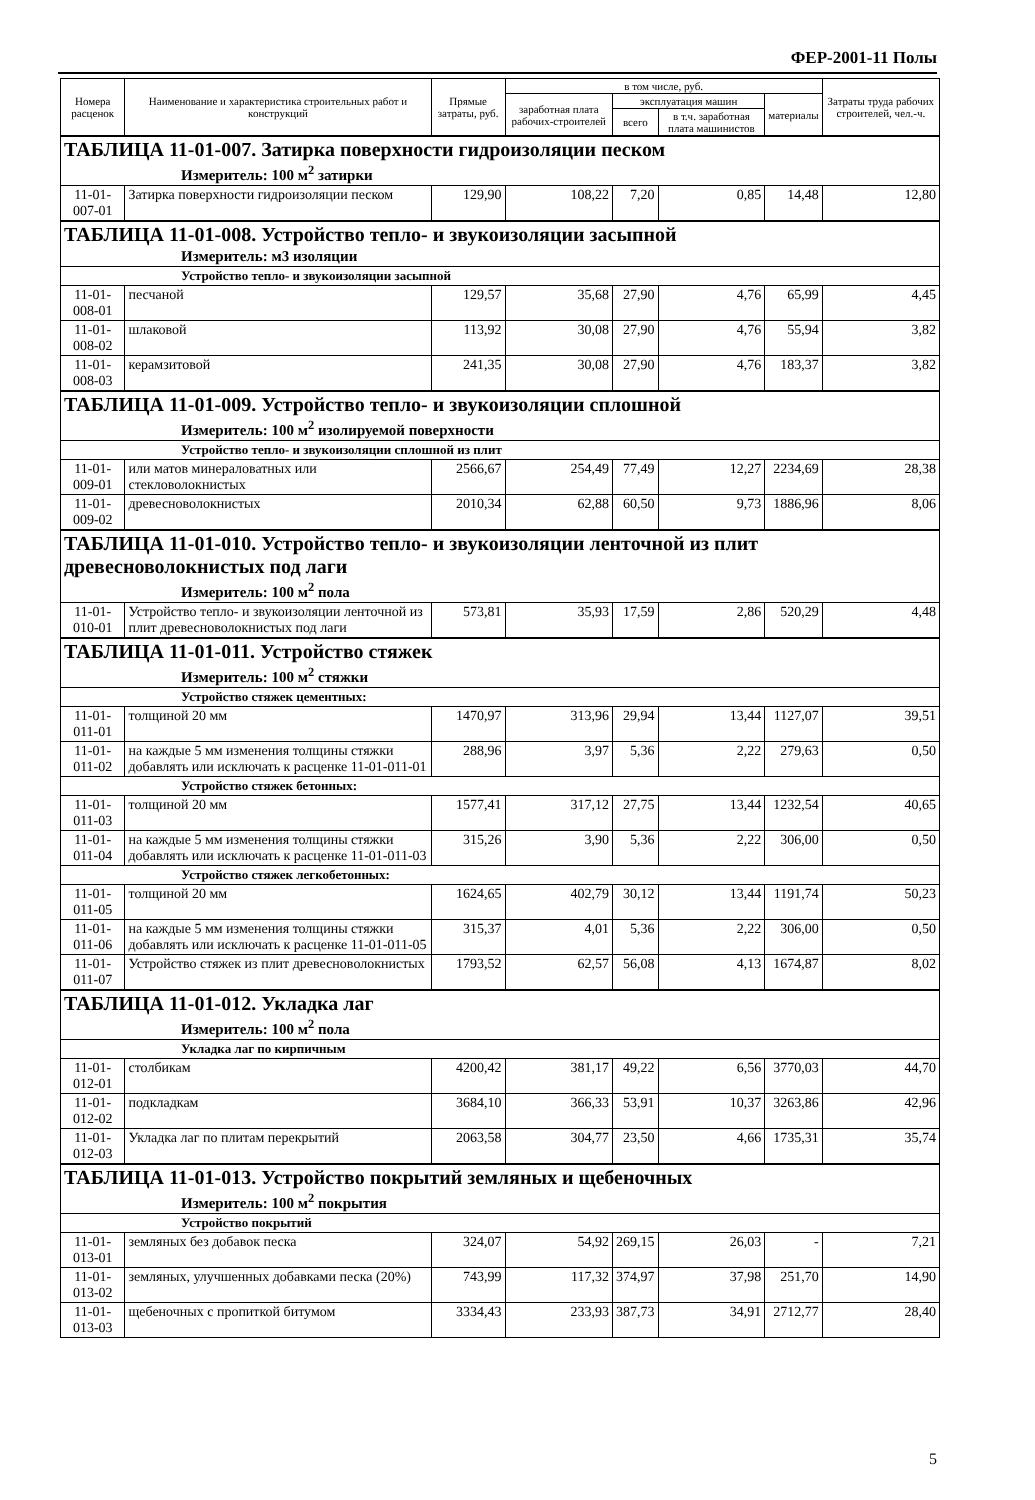ФЕР-2001-11 Полы
| Номера расценок | Наименование и характеристика строительных работ и конструкций | Прямые затраты, руб. | в том числе, руб. | | | | Затраты труда рабочих строителей, чел.-ч. |
| --- | --- | --- | --- | --- | --- | --- | --- |
| | | | заработная плата рабочих-строителей | эксплуатация машин | | материалы | |
| | | | | всего | в т.ч. заработная плата машинистов | | |
| ТАБЛИЦА 11-01-007. Затирка поверхности гидроизоляции песком | | | | | | | |
| Измеритель: 100 м<sup>2</sup> затирки | | | | | | | |
| 11-01-007-01 | Затирка поверхности гидроизоляции песком | 129,90 | 108,22 | 7,20 | 0,85 | 14,48 | 12,80 |
| ТАБЛИЦА 11-01-008. Устройство тепло- и звукоизоляции засыпной | | | | | | | |
| Измеритель: м3 изоляции | | | | | | | |
| Устройство тепло- и звукоизоляции засыпной | | | | | | | |
| 11-01-008-01 | песчаной | 129,57 | 35,68 | 27,90 | 4,76 | 65,99 | 4,45 |
| 11-01-008-02 | шлаковой | 113,92 | 30,08 | 27,90 | 4,76 | 55,94 | 3,82 |
| 11-01-008-03 | керамзитовой | 241,35 | 30,08 | 27,90 | 4,76 | 183,37 | 3,82 |
| ТАБЛИЦА 11-01-009. Устройство тепло- и звукоизоляции сплошной | | | | | | | |
| Измеритель: 100 м<sup>2</sup> изолируемой поверхности | | | | | | | |
| Устройство тепло- и звукоизоляции сплошной из плит | | | | | | | |
| 11-01-009-01 | или матов минераловатных или стекловолокнистых | 2566,67 | 254,49 | 77,49 | 12,27 | 2234,69 | 28,38 |
| 11-01-009-02 | древесноволокнистых | 2010,34 | 62,88 | 60,50 | 9,73 | 1886,96 | 8,06 |
| ТАБЛИЦА 11-01-010. Устройство тепло- и звукоизоляции ленточной из плит древесноволокнистых под лаги | | | | | | | |
| Измеритель: 100 м<sup>2</sup> пола | | | | | | | |
| 11-01-010-01 | Устройство тепло- и звукоизоляции ленточной из плит древесноволокнистых под лаги | 573,81 | 35,93 | 17,59 | 2,86 | 520,29 | 4,48 |
| ТАБЛИЦА 11-01-011. Устройство стяжек | | | | | | | |
| Измеритель: 100 м<sup>2</sup> стяжки | | | | | | | |
| Устройство стяжек цементных: | | | | | | | |
| 11-01-011-01 | толщиной 20 мм | 1470,97 | 313,96 | 29,94 | 13,44 | 1127,07 | 39,51 |
| 11-01-011-02 | на каждые 5 мм изменения толщины стяжки добавлять или исключать к расценке 11-01-011-01 | 288,96 | 3,97 | 5,36 | 2,22 | 279,63 | 0,50 |
| Устройство стяжек бетонных: | | | | | | | |
| 11-01-011-03 | толщиной 20 мм | 1577,41 | 317,12 | 27,75 | 13,44 | 1232,54 | 40,65 |
| 11-01-011-04 | на каждые 5 мм изменения толщины стяжки добавлять или исключать к расценке 11-01-011-03 | 315,26 | 3,90 | 5,36 | 2,22 | 306,00 | 0,50 |
| Устройство стяжек легкобетонных: | | | | | | | |
| 11-01-011-05 | толщиной 20 мм | 1624,65 | 402,79 | 30,12 | 13,44 | 1191,74 | 50,23 |
| 11-01-011-06 | на каждые 5 мм изменения толщины стяжки добавлять или исключать к расценке 11-01-011-05 | 315,37 | 4,01 | 5,36 | 2,22 | 306,00 | 0,50 |
| 11-01-011-07 | Устройство стяжек из плит древесноволокнистых | 1793,52 | 62,57 | 56,08 | 4,13 | 1674,87 | 8,02 |
| ТАБЛИЦА 11-01-012. Укладка лаг | | | | | | | |
| Измеритель: 100 м<sup>2</sup> пола | | | | | | | |
| Укладка лаг по кирпичным | | | | | | | |
| 11-01-012-01 | столбикам | 4200,42 | 381,17 | 49,22 | 6,56 | 3770,03 | 44,70 |
| 11-01-012-02 | подкладкам | 3684,10 | 366,33 | 53,91 | 10,37 | 3263,86 | 42,96 |
| 11-01-012-03 | Укладка лаг по плитам перекрытий | 2063,58 | 304,77 | 23,50 | 4,66 | 1735,31 | 35,74 |
| ТАБЛИЦА 11-01-013. Устройство покрытий земляных и щебеночных | | | | | | | |
| Измеритель: 100 м<sup>2</sup> покрытия | | | | | | | |
| Устройство покрытий | | | | | | | |
| 11-01-013-01 | земляных без добавок песка | 324,07 | 54,92 | 269,15 | 26,03 | - | 7,21 |
| 11-01-013-02 | земляных, улучшенных добавками песка (20%) | 743,99 | 117,32 | 374,97 | 37,98 | 251,70 | 14,90 |
| 11-01-013-03 | щебеночных с пропиткой битумом | 3334,43 | 233,93 | 387,73 | 34,91 | 2712,77 | 28,40 |
5